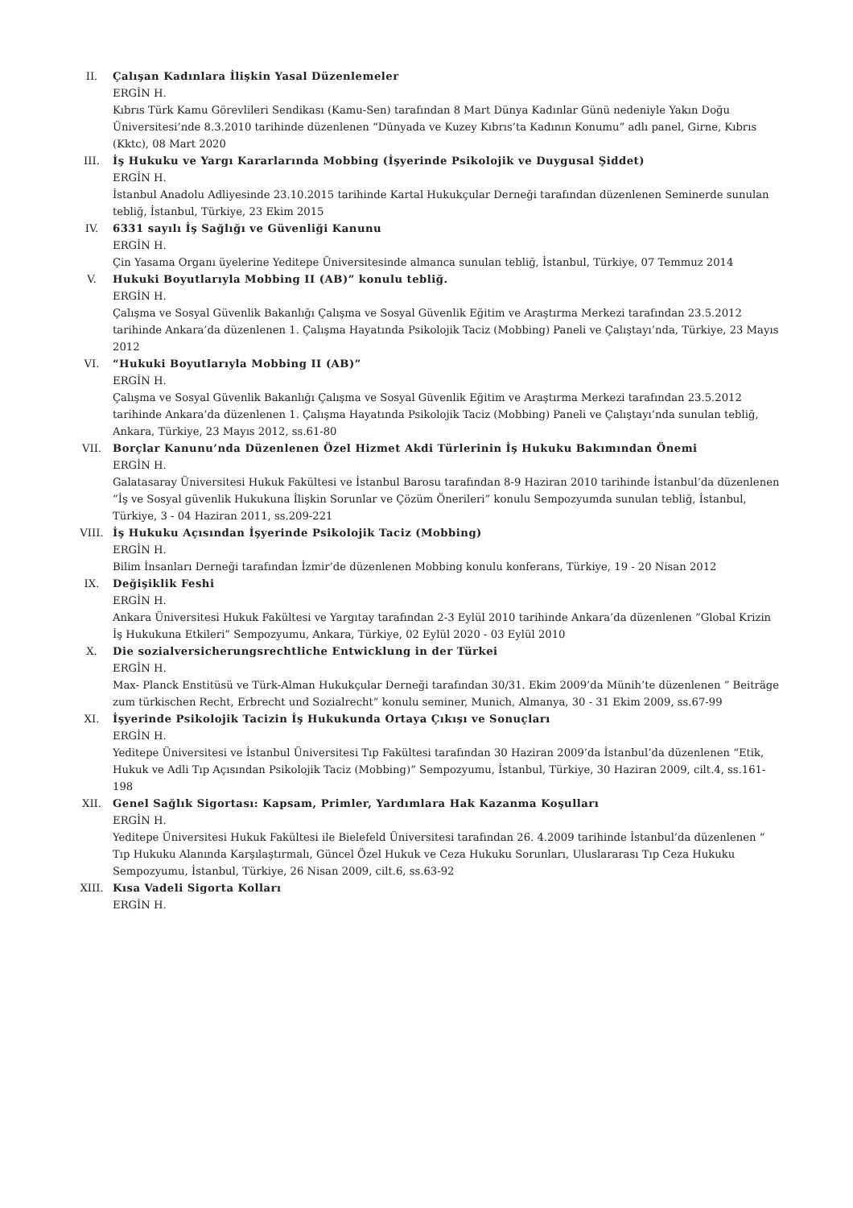II. Çalışan Kadınlara İlişkin Yasal Düzenlemeler
ERGİN H.
Kıbrıs Türk Kamu Görevlileri Sendikası (Kamu-Sen) tarafından 8 Mart Dünya Kadınlar Günü nedeniyle Yakın Doğu Üniversitesi’nde 8.3.2010 tarihinde düzenlenen “Dünyada ve Kuzey Kıbrıs’ta Kadının Konumu” adlı panel, Girne, Kıbrıs (Kktc), 08 Mart 2020
III. İş Hukuku ve Yargı Kararlarında Mobbing (İşyerinde Psikolojik ve Duygusal Şiddet)
ERGİN H.
İstanbul Anadolu Adliyesinde 23.10.2015 tarihinde Kartal Hukukçular Derneği tarafından düzenlenen Seminerde sunulan tebliğ, İstanbul, Türkiye, 23 Ekim 2015
IV. 6331 sayılı İş Sağlığı ve Güvenliği Kanunu
ERGİN H.
Çin Yasama Organı üyelerine Yeditepe Üniversitesinde almanca sunulan tebliğ, İstanbul, Türkiye, 07 Temmuz 2014
V. Hukuki Boyutlarıyla Mobbing II (AB)” konulu tebliğ.
ERGİN H.
Çalışma ve Sosyal Güvenlik Bakanlığı Çalışma ve Sosyal Güvenlik Eğitim ve Araştırma Merkezi tarafından 23.5.2012 tarihinde Ankara’da düzenlenen 1. Çalışma Hayatında Psikolojik Taciz (Mobbing) Paneli ve Çalıştayı’nda, Türkiye, 23 Mayıs 2012
VI. “Hukuki Boyutlarıyla Mobbing II (AB)”
ERGİN H.
Çalışma ve Sosyal Güvenlik Bakanlığı Çalışma ve Sosyal Güvenlik Eğitim ve Araştırma Merkezi tarafından 23.5.2012 tarihinde Ankara’da düzenlenen 1. Çalışma Hayatında Psikolojik Taciz (Mobbing) Paneli ve Çalıştayı’nda sunulan tebliğ, Ankara, Türkiye, 23 Mayıs 2012, ss.61-80
VII. Borçlar Kanunu’nda Düzenlenen Özel Hizmet Akdi Türlerinin İş Hukuku Bakımından Önemi
ERGİN H.
Galatasaray Üniversitesi Hukuk Fakültesi ve İstanbul Barosu tarafından 8-9 Haziran 2010 tarihinde İstanbul’da düzenlenen ”İş ve Sosyal güvenlik Hukukuna İlişkin Sorunlar ve Çözüm Önerileri” konulu Sempozyumda sunulan tebliğ, İstanbul, Türkiye, 3 - 04 Haziran 2011, ss.209-221
VIII. İş Hukuku Açısından İşyerinde Psikolojik Taciz (Mobbing)
ERGİN H.
Bilim İnsanları Derneği tarafından İzmir’de düzenlenen Mobbing konulu konferans, Türkiye, 19 - 20 Nisan 2012
IX. Değişiklik Feshi
ERGİN H.
Ankara Üniversitesi Hukuk Fakültesi ve Yargıtay tarafından 2-3 Eylül 2010 tarihinde Ankara’da düzenlenen ”Global Krizin İş Hukukuna Etkileri” Sempozyumu, Ankara, Türkiye, 02 Eylül 2020 - 03 Eylül 2010
X. Die sozialversicherungsrechtliche Entwicklung in der Türkei
ERGİN H.
Max- Planck Enstitüsü ve Türk-Alman Hukukçular Derneği tarafından 30/31. Ekim 2009’da Münih’te düzenlenen ” Beiträge zum türkischen Recht, Erbrecht und Sozialrecht” konulu seminer, Munich, Almanya, 30 - 31 Ekim 2009, ss.67-99
XI. İşyerinde Psikolojik Tacizin İş Hukukunda Ortaya Çıkışı ve Sonuçları
ERGİN H.
Yeditepe Üniversitesi ve İstanbul Üniversitesi Tıp Fakültesi tarafından 30 Haziran 2009’da İstanbul’da düzenlenen “Etik, Hukuk ve Adli Tıp Açısından Psikolojik Taciz (Mobbing)” Sempozyumu, İstanbul, Türkiye, 30 Haziran 2009, cilt.4, ss.161-198
XII. Genel Sağlık Sigortası: Kapsam, Primler, Yardımlara Hak Kazanma Koşulları
ERGİN H.
Yeditepe Üniversitesi Hukuk Fakültesi ile Bielefeld Üniversitesi tarafından 26. 4.2009 tarihinde İstanbul’da düzenlenen “ Tıp Hukuku Alanında Karşılaştırmalı, Güncel Özel Hukuk ve Ceza Hukuku Sorunları, Uluslararası Tıp Ceza Hukuku Sempozyumu, İstanbul, Türkiye, 26 Nisan 2009, cilt.6, ss.63-92
XIII. Kısa Vadeli Sigorta Kolları
ERGİN H.